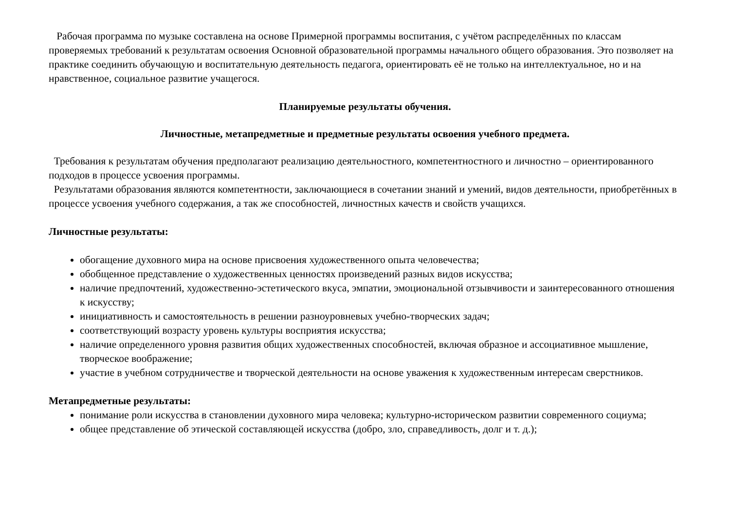Рабочая программа по музыке составлена на основе Примерной программы воспитания, с учётом распределённых по классам проверяемых требований к результатам освоения Основной образовательной программы начального общего образования. Это позволяет на практике соединить обучающую и воспитательную деятельность педагога, ориентировать её не только на интеллектуальное, но и на нравственное, социальное развитие учащегося.
Планируемые результаты обучения.
Личностные, метапредметные и предметные результаты освоения учебного предмета.
Требования к результатам обучения предполагают реализацию деятельностного, компетентностного и личностно – ориентированного подходов в процессе усвоения программы.
Результатами образования являются компетентности, заключающиеся в сочетании знаний и умений, видов деятельности, приобретённых в процессе усвоения учебного содержания, а так же способностей, личностных качеств и свойств учащихся.
Личностные результаты:
обогащение духовного мира на основе присвоения художественного опыта человечества;
обобщенное представление о художественных ценностях произведений разных видов искусства;
наличие предпочтений, художественно-эстетического вкуса, эмпатии, эмоциональной отзывчивости и заинтересованного отношения к искусству;
инициативность и самостоятельность в решении разноуровневых учебно-творческих задач;
соответствующий возрасту уровень культуры восприятия искусства;
наличие определенного уровня развития общих художественных способностей, включая образное и ассоциативное мышление, творческое воображение;
участие в учебном сотрудничестве и творческой деятельности на основе уважения к художественным интересам сверстников.
Метапредметные результаты:
понимание роли искусства в становлении духовного мира человека; культурно-историческом развитии современного социума;
общее представление об этической составляющей искусства (добро, зло, справедливость, долг и т. д.);